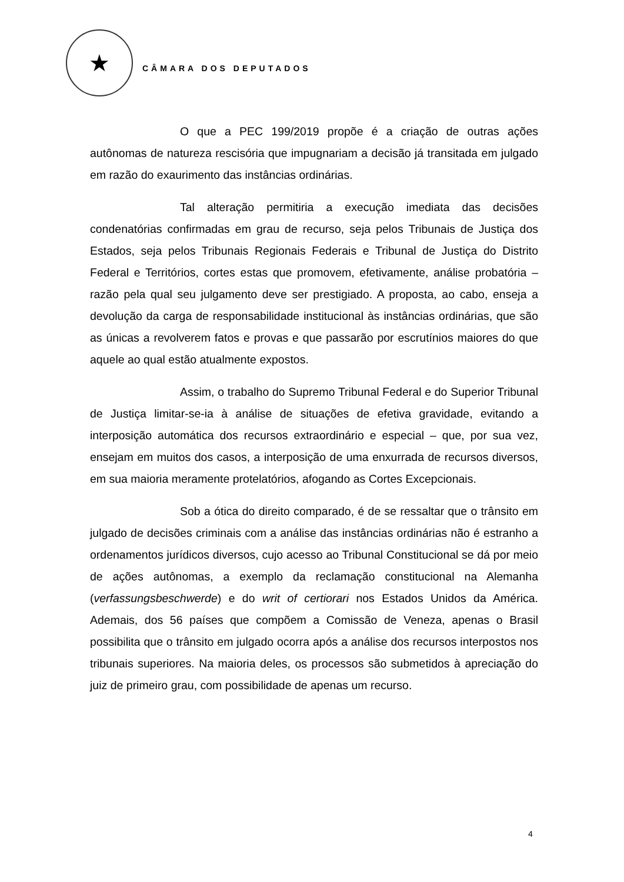★
CÂMARA DOS DEPUTADOS
O que a PEC 199/2019 propõe é a criação de outras ações autônomas de natureza rescisória que impugnariam a decisão já transitada em julgado em razão do exaurimento das instâncias ordinárias.
Tal alteração permitiria a execução imediata das decisões condenatórias confirmadas em grau de recurso, seja pelos Tribunais de Justiça dos Estados, seja pelos Tribunais Regionais Federais e Tribunal de Justiça do Distrito Federal e Territórios, cortes estas que promovem, efetivamente, análise probatória – razão pela qual seu julgamento deve ser prestigiado. A proposta, ao cabo, enseja a devolução da carga de responsabilidade institucional às instâncias ordinárias, que são as únicas a revolverem fatos e provas e que passarão por escrutínios maiores do que aquele ao qual estão atualmente expostos.
Assim, o trabalho do Supremo Tribunal Federal e do Superior Tribunal de Justiça limitar-se-ia à análise de situações de efetiva gravidade, evitando a interposição automática dos recursos extraordinário e especial – que, por sua vez, ensejam em muitos dos casos, a interposição de uma enxurrada de recursos diversos, em sua maioria meramente protelatórios, afogando as Cortes Excepcionais.
Sob a ótica do direito comparado, é de se ressaltar que o trânsito em julgado de decisões criminais com a análise das instâncias ordinárias não é estranho a ordenamentos jurídicos diversos, cujo acesso ao Tribunal Constitucional se dá por meio de ações autônomas, a exemplo da reclamação constitucional na Alemanha (verfassungsbeschwerde) e do writ of certiorari nos Estados Unidos da América. Ademais, dos 56 países que compõem a Comissão de Veneza, apenas o Brasil possibilita que o trânsito em julgado ocorra após a análise dos recursos interpostos nos tribunais superiores. Na maioria deles, os processos são submetidos à apreciação do juiz de primeiro grau, com possibilidade de apenas um recurso.
4